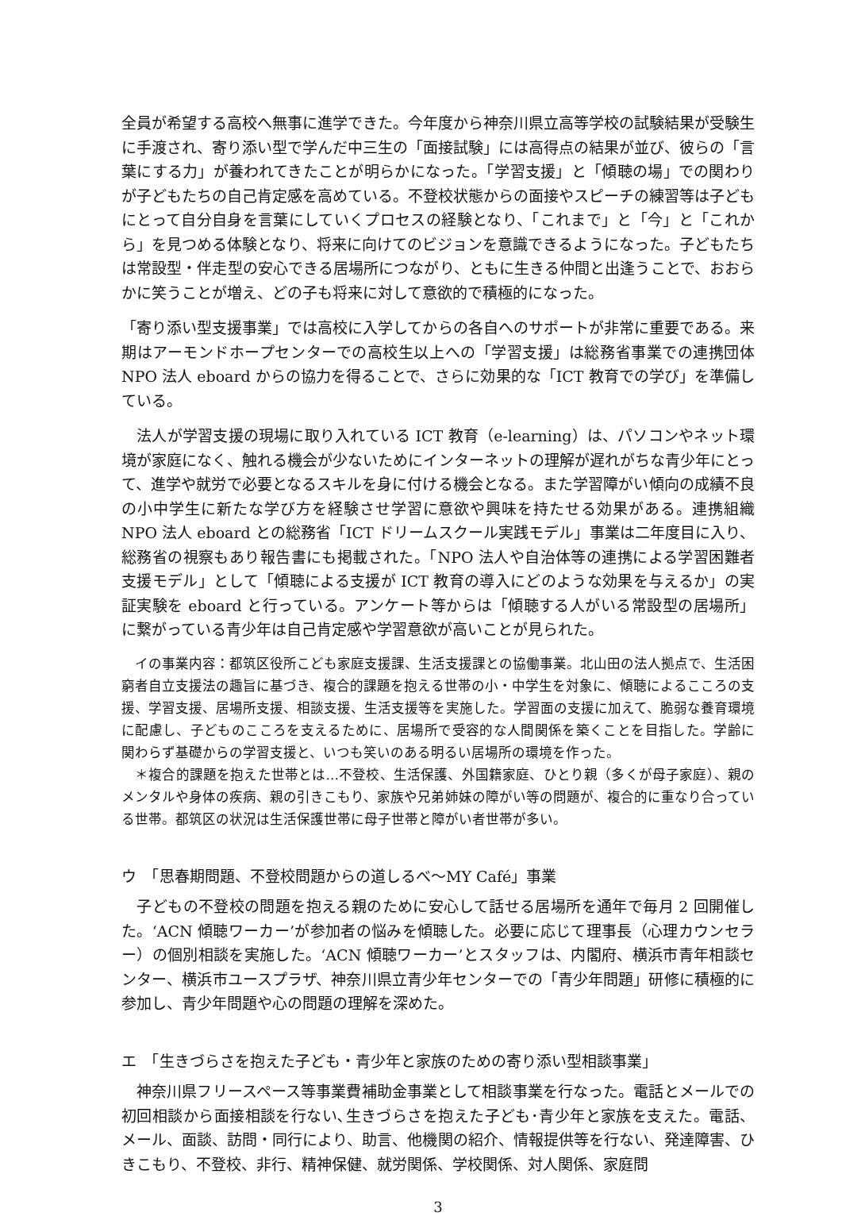全員が希望する高校へ無事に進学できた。今年度から神奈川県立高等学校の試験結果が受験生に手渡され、寄り添い型で学んだ中三生の「面接試験」には高得点の結果が並び、彼らの「言葉にする力」が養われてきたことが明らかになった。「学習支援」と「傾聴の場」での関わりが子どもたちの自己肯定感を高めている。不登校状態からの面接やスピーチの練習等は子どもにとって自分自身を言葉にしていくプロセスの経験となり、「これまで」と「今」と「これから」を見つめる体験となり、将来に向けてのビジョンを意識できるようになった。子どもたちは常設型・伴走型の安心できる居場所につながり、ともに生きる仲間と出逢うことで、おおらかに笑うことが増え、どの子も将来に対して意欲的で積極的になった。
「寄り添い型支援事業」では高校に入学してからの各自へのサポートが非常に重要である。来期はアーモンドホープセンターでの高校生以上への「学習支援」は総務省事業での連携団体 NPO 法人 eboard からの協力を得ることで、さらに効果的な「ICT 教育での学び」を準備している。
　法人が学習支援の現場に取り入れている ICT 教育（e-learning）は、パソコンやネット環境が家庭になく、触れる機会が少ないためにインターネットの理解が遅れがちな青少年にとって、進学や就労で必要となるスキルを身に付ける機会となる。また学習障がい傾向の成績不良の小中学生に新たな学び方を経験させ学習に意欲や興味を持たせる効果がある。連携組織 NPO 法人 eboard との総務省「ICT ドリームスクール実践モデル」事業は二年度目に入り、総務省の視察もあり報告書にも掲載された。「NPO 法人や自治体等の連携による学習困難者支援モデル」として「傾聴による支援が ICT 教育の導入にどのような効果を与えるか」の実証実験を eboard と行っている。アンケート等からは「傾聴する人がいる常設型の居場所」に繋がっている青少年は自己肯定感や学習意欲が高いことが見られた。
　イの事業内容：都筑区役所こども家庭支援課、生活支援課との協働事業。北山田の法人拠点で、生活困窮者自立支援法の趣旨に基づき、複合的課題を抱える世帯の小・中学生を対象に、傾聴によるこころの支援、学習支援、居場所支援、相談支援、生活支援等を実施した。学習面の支援に加えて、脆弱な養育環境に配慮し、子どものこころを支えるために、居場所で受容的な人間関係を築くことを目指した。学齢に関わらず基礎からの学習支援と、いつも笑いのある明るい居場所の環境を作った。
　＊複合的課題を抱えた世帯とは…不登校、生活保護、外国籍家庭、ひとり親（多くが母子家庭）、親のメンタルや身体の疾病、親の引きこもり、家族や兄弟姉妹の障がい等の問題が、複合的に重なり合っている世帯。都筑区の状況は生活保護世帯に母子世帯と障がい者世帯が多い。
ウ　「思春期問題、不登校問題からの道しるべ〜MY Café」事業
　子どもの不登校の問題を抱える親のために安心して話せる居場所を通年で毎月 2 回開催した。‘ACN 傾聴ワーカー’が参加者の悩みを傾聴した。必要に応じて理事長（心理カウンセラー）の個別相談を実施した。‘ACN 傾聴ワーカー’とスタッフは、内閣府、横浜市青年相談センター、横浜市ユースプラザ、神奈川県立青少年センターでの「青少年問題」研修に積極的に参加し、青少年問題や心の問題の理解を深めた。
エ　「生きづらさを抱えた子ども・青少年と家族のための寄り添い型相談事業」
　神奈川県フリースペース等事業費補助金事業として相談事業を行なった。電話とメールでの初回相談から面接相談を行ない､生きづらさを抱えた子ども･青少年と家族を支えた。電話、メール、面談、訪問・同行により、助言、他機関の紹介、情報提供等を行ない、発達障害、ひきこもり、不登校、非行、精神保健、就労関係、学校関係、対人関係、家庭問
3